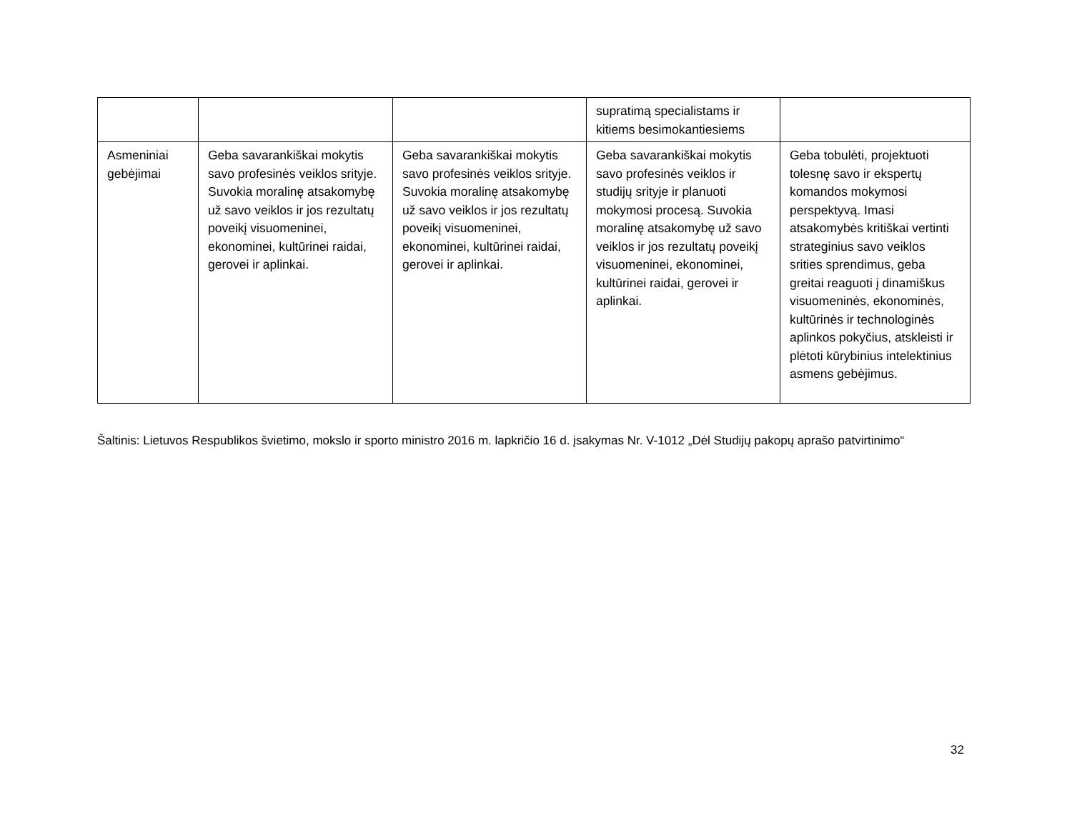| | | | supratimą specialistams ir kitiems besimokantiesiems | |
| Asmeniniai gebėjimai | Geba savarankiškai mokytis savo profesinės veiklos srityje. Suvokia moralinę atsakomybę už savo veiklos ir jos rezultatų poveikį visuomeninei, ekonominei, kultūrinei raidai, gerovei ir aplinkai. | Geba savarankiškai mokytis savo profesinės veiklos srityje. Suvokia moralinę atsakomybę už savo veiklos ir jos rezultatų poveikį visuomeninei, ekonominei, kultūrinei raidai, gerovei ir aplinkai. | Geba savarankiškai mokytis savo profesinės veiklos ir studijų srityje ir planuoti mokymosi procesą. Suvokia moralinę atsakomybę už savo veiklos ir jos rezultatų poveikį visuomeninei, ekonominei, kultūrinei raidai, gerovei ir aplinkai. | Geba tobulėti, projektuoti tolesnę savo ir ekspertų komandos mokymosi perspektyvą. Imasi atsakomybės kritiškai vertinti strateginius savo veiklos srities sprendimus, geba greitai reaguoti į dinamiškus visuomeninės, ekonominės, kultūrinės ir technologinės aplinkos pokyčius, atskleisti ir plėtoti kūrybinius intelektinius asmens gebėjimus. |
Šaltinis: Lietuvos Respublikos švietimo, mokslo ir sporto ministro 2016 m. lapkričio 16 d. įsakymas Nr. V-1012 „Dėl Studijų pakopų aprašo patvirtinimo“
32